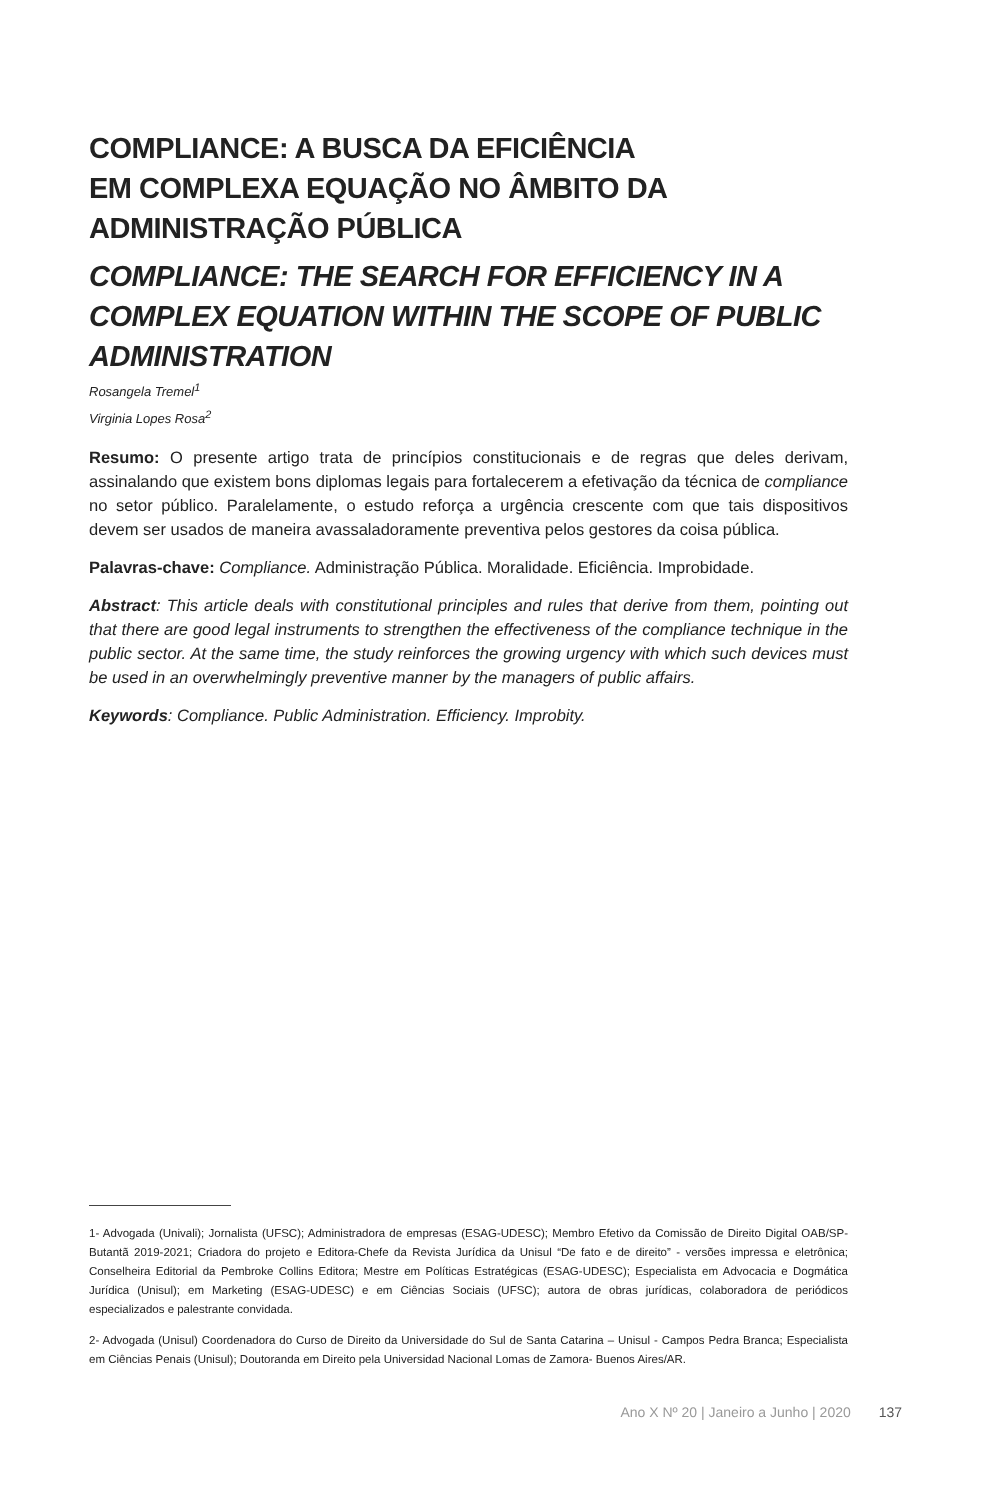COMPLIANCE: A BUSCA DA EFICIÊNCIA
EM COMPLEXA EQUAÇÃO NO ÂMBITO DA
ADMINISTRAÇÃO PÚBLICA
COMPLIANCE: THE SEARCH FOR EFFICIENCY IN A COMPLEX EQUATION WITHIN THE SCOPE OF PUBLIC ADMINISTRATION
Rosangela Tremel<sup>1</sup>
Virginia Lopes Rosa<sup>2</sup>
Resumo: O presente artigo trata de princípios constitucionais e de regras que deles derivam, assinalando que existem bons diplomas legais para fortalecerem a efetivação da técnica de compliance no setor público. Paralelamente, o estudo reforça a urgência crescente com que tais dispositivos devem ser usados de maneira avassaladoramente preventiva pelos gestores da coisa pública.
Palavras-chave: Compliance. Administração Pública. Moralidade. Eficiência. Improbidade.
Abstract: This article deals with constitutional principles and rules that derive from them, pointing out that there are good legal instruments to strengthen the effectiveness of the compliance technique in the public sector. At the same time, the study reinforces the growing urgency with which such devices must be used in an overwhelmingly preventive manner by the managers of public affairs.
Keywords: Compliance. Public Administration. Efficiency. Improbity.
1- Advogada (Univali); Jornalista (UFSC); Administradora de empresas (ESAG-UDESC); Membro Efetivo da Comissão de Direito Digital OAB/SP- Butantã 2019-2021; Criadora do projeto e Editora-Chefe da Revista Jurídica da Unisul “De fato e de direito” - versões impressa e eletrônica; Conselheira Editorial da Pembroke Collins Editora; Mestre em Políticas Estratégicas (ESAG-UDESC); Especialista em Advocacia e Dogmática Jurídica (Unisul); em Marketing (ESAG-UDESC) e em Ciências Sociais (UFSC); autora de obras jurídicas, colaboradora de periódicos especializados e palestrante convidada.
2- Advogada (Unisul) Coordenadora do Curso de Direito da Universidade do Sul de Santa Catarina – Unisul - Campos Pedra Branca; Especialista em Ciências Penais (Unisul); Doutoranda em Direito pela Universidad Nacional Lomas de Zamora- Buenos Aires/AR.
Ano X Nº 20 | Janeiro a Junho | 2020 137